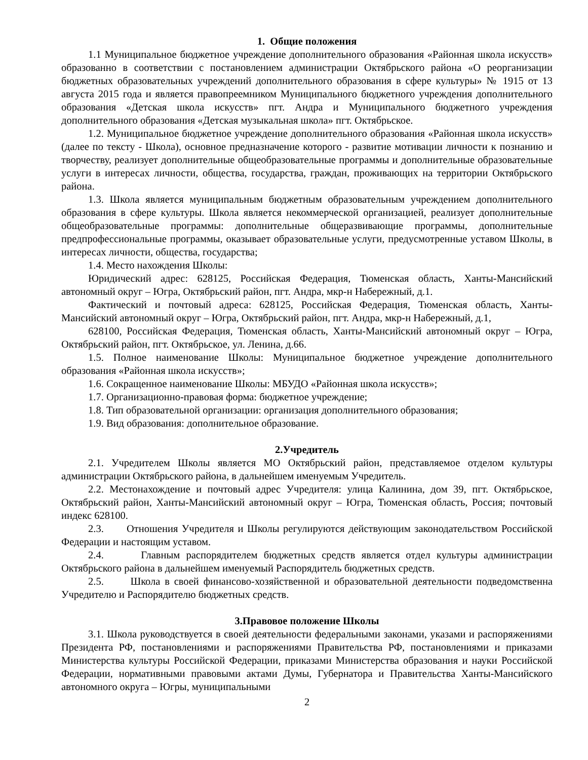1. Общие положения
1.1 Муниципальное бюджетное учреждение дополнительного образования «Районная школа искусств» образованно в соответствии с постановлением администрации Октябрьского района «О реорганизации бюджетных образовательных учреждений дополнительного образования в сфере культуры» № 1915 от 13 августа 2015 года и является правопреемником Муниципального бюджетного учреждения дополнительного образования «Детская школа искусств» пгт. Андра и Муниципального бюджетного учреждения дополнительного образования «Детская музыкальная школа» пгт. Октябрьское.
1.2. Муниципальное бюджетное учреждение дополнительного образования «Районная школа искусств» (далее по тексту - Школа), основное предназначение которого - развитие мотивации личности к познанию и творчеству, реализует дополнительные общеобразовательные программы и дополнительные образовательные услуги в интересах личности, общества, государства, граждан, проживающих на территории Октябрьского района.
1.3. Школа является муниципальным бюджетным образовательным учреждением дополнительного образования в сфере культуры. Школа является некоммерческой организацией, реализует дополнительные общеобразовательные программы: дополнительные общеразвивающие программы, дополнительные предпрофессиональные программы, оказывает образовательные услуги, предусмотренные уставом Школы, в интересах личности, общества, государства;
1.4. Место нахождения Школы:
Юридический адрес: 628125, Российская Федерация, Тюменская область, Ханты-Мансийский автономный округ – Югра, Октябрьский район, пгт. Андра, мкр-н Набережный, д.1.
Фактический и почтовый адреса: 628125, Российская Федерация, Тюменская область, Ханты-Мансийский автономный округ – Югра, Октябрьский район, пгт. Андра, мкр-н Набережный, д.1,
628100, Российская Федерация, Тюменская область, Ханты-Мансийский автономный округ – Югра, Октябрьский район, пгт. Октябрьское, ул. Ленина, д.66.
1.5. Полное наименование Школы: Муниципальное бюджетное учреждение дополнительного образования «Районная школа искусств»;
1.6. Сокращенное наименование Школы: МБУДО «Районная школа искусств»;
1.7. Организационно-правовая форма: бюджетное учреждение;
1.8. Тип образовательной организации: организация дополнительного образования;
1.9. Вид образования: дополнительное образование.
2.Учредитель
2.1. Учредителем Школы является МО Октябрьский район, представляемое отделом культуры администрации Октябрьского района, в дальнейшем именуемым Учредитель.
2.2. Местонахождение и почтовый адрес Учредителя: улица Калинина, дом 39, пгт. Октябрьское, Октябрьский район, Ханты-Мансийский автономный округ – Югра, Тюменская область, Россия; почтовый индекс 628100.
2.3. Отношения Учредителя и Школы регулируются действующим законодательством Российской Федерации и настоящим уставом.
2.4. Главным распорядителем бюджетных средств является отдел культуры администрации Октябрьского района в дальнейшем именуемый Распорядитель бюджетных средств.
2.5. Школа в своей финансово-хозяйственной и образовательной деятельности подведомственна Учредителю и Распорядителю бюджетных средств.
3.Правовое положение Школы
3.1. Школа руководствуется в своей деятельности федеральными законами, указами и распоряжениями Президента РФ, постановлениями и распоряжениями Правительства РФ, постановлениями и приказами Министерства культуры Российской Федерации, приказами Министерства образования и науки Российской Федерации, нормативными правовыми актами Думы, Губернатора и Правительства Ханты-Мансийского автономного округа – Югры, муниципальными
2